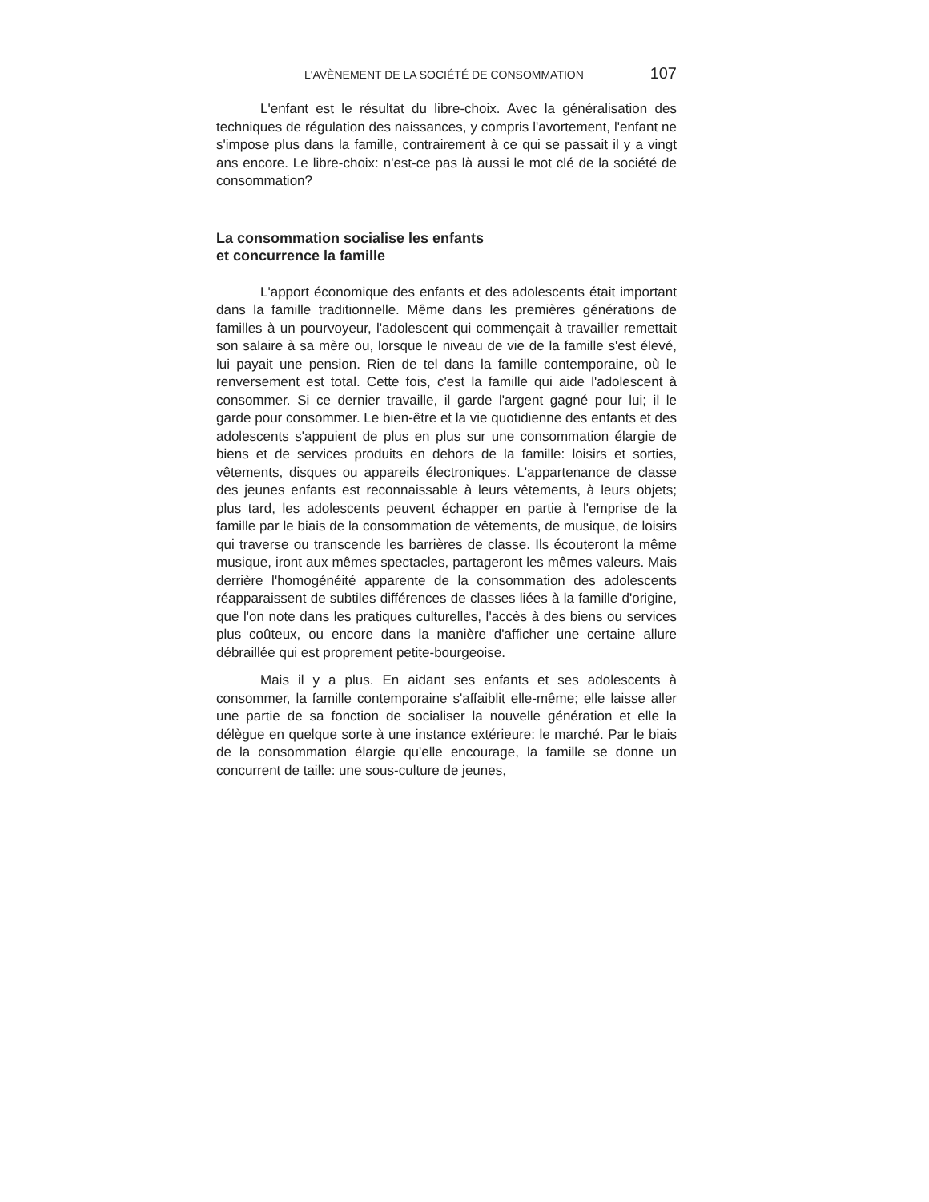L'AVÈNEMENT DE LA SOCIÉTÉ DE CONSOMMATION 107
L'enfant est le résultat du libre-choix. Avec la généralisation des techniques de régulation des naissances, y compris l'avortement, l'enfant ne s'impose plus dans la famille, contrairement à ce qui se passait il y a vingt ans encore. Le libre-choix: n'est-ce pas là aussi le mot clé de la société de consommation?
La consommation socialise les enfants
et concurrence la famille
L'apport économique des enfants et des adolescents était important dans la famille traditionnelle. Même dans les premières générations de familles à un pourvoyeur, l'adolescent qui commençait à travailler remettait son salaire à sa mère ou, lorsque le niveau de vie de la famille s'est élevé, lui payait une pension. Rien de tel dans la famille contemporaine, où le renversement est total. Cette fois, c'est la famille qui aide l'adolescent à consommer. Si ce dernier travaille, il garde l'argent gagné pour lui; il le garde pour consommer. Le bien-être et la vie quotidienne des enfants et des adolescents s'appuient de plus en plus sur une consommation élargie de biens et de services produits en dehors de la famille: loisirs et sorties, vêtements, disques ou appareils électroniques. L'appartenance de classe des jeunes enfants est reconnaissable à leurs vêtements, à leurs objets; plus tard, les adolescents peuvent échapper en partie à l'emprise de la famille par le biais de la consommation de vêtements, de musique, de loisirs qui traverse ou transcende les barrières de classe. Ils écouteront la même musique, iront aux mêmes spectacles, partageront les mêmes valeurs. Mais derrière l'homogénéité apparente de la consommation des adolescents réapparaissent de subtiles différences de classes liées à la famille d'origine, que l'on note dans les pratiques culturelles, l'accès à des biens ou services plus coûteux, ou encore dans la manière d'afficher une certaine allure débraillée qui est proprement petite-bourgeoise.
Mais il y a plus. En aidant ses enfants et ses adolescents à consommer, la famille contemporaine s'affaiblit elle-même; elle laisse aller une partie de sa fonction de socialiser la nouvelle génération et elle la délègue en quelque sorte à une instance extérieure: le marché. Par le biais de la consommation élargie qu'elle encourage, la famille se donne un concurrent de taille: une sous-culture de jeunes,